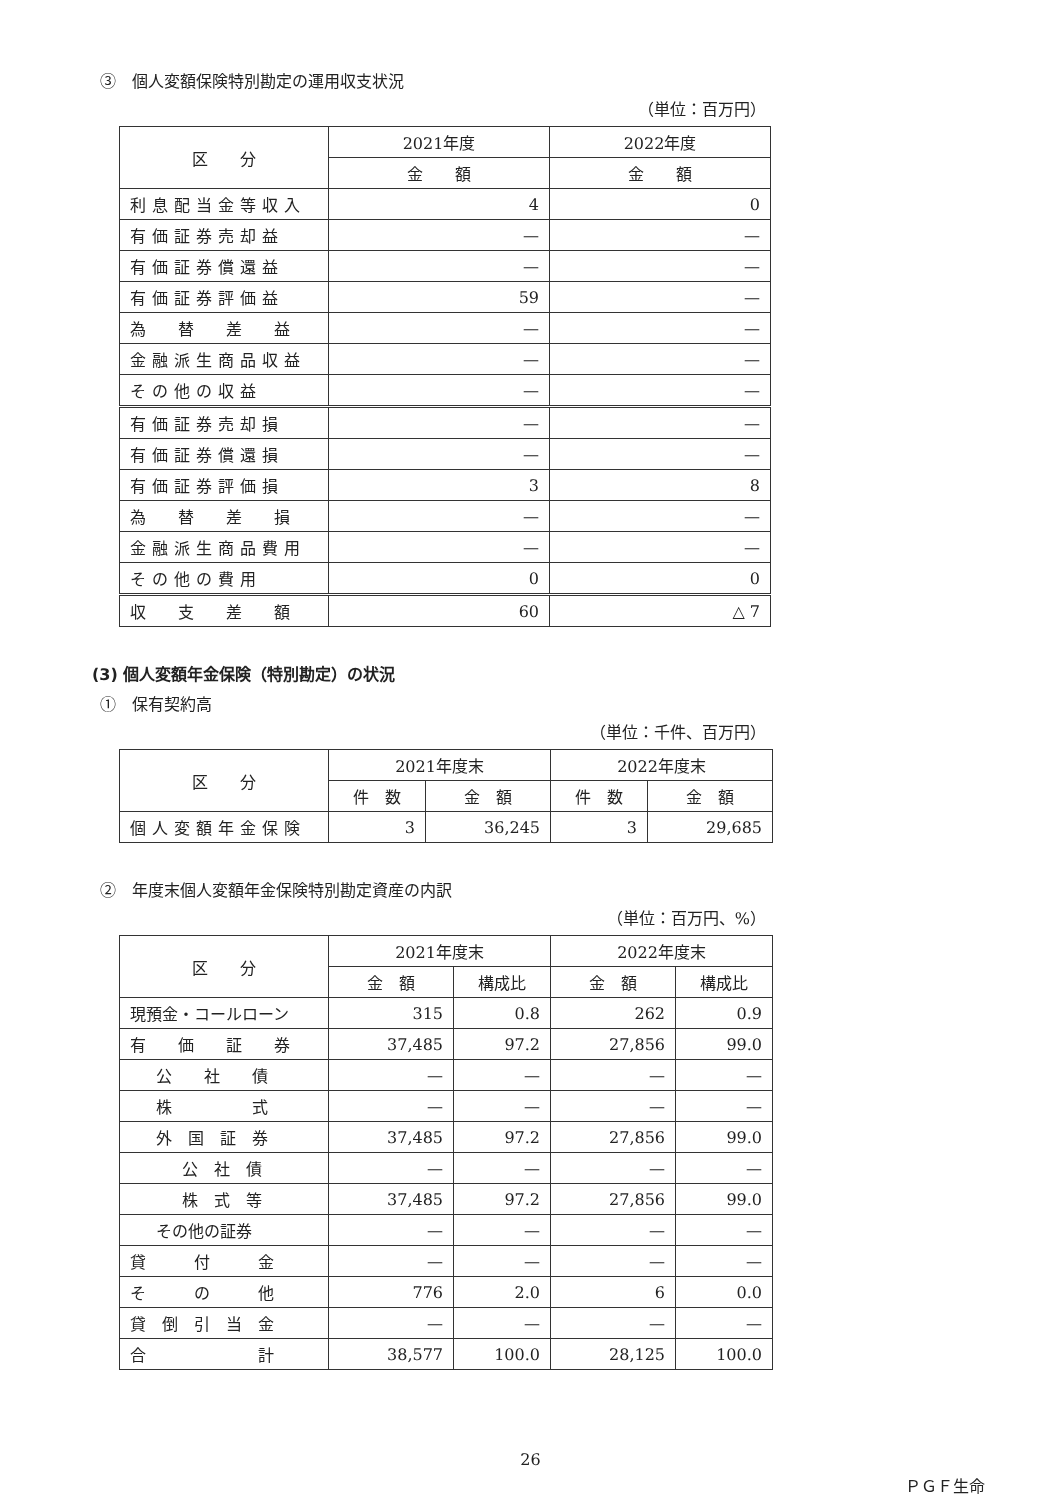③　個人変額保険特別勘定の運用収支状況
（単位：百万円）
| 区 分 | 2021年度 | 2022年度 |
| --- | --- | --- |
| | 金 額 | 金 額 |
| 利息配当金等収入 | 4 | 0 |
| 有価証券売却益 | — | — |
| 有価証券償還益 | — | — |
| 有価証券評価益 | 59 | — |
| 為 替 差 益 | — | — |
| 金融派生商品収益 | — | — |
| その他の収益 | — | — |
| 有価証券売却損 | — | — |
| 有価証券償還損 | — | — |
| 有価証券評価損 | 3 | 8 |
| 為 替 差 損 | — | — |
| 金融派生商品費用 | — | — |
| その他の費用 | 0 | 0 |
| 収 支 差 額 | 60 | △ 7 |
(3) 個人変額年金保険（特別勘定）の状況
①　保有契約高
（単位：千件、百万円）
| 区 分 | 2021年度末 | | 2022年度末 | |
| --- | --- | --- | --- | --- |
| | 件 数 | 金 額 | 件 数 | 金 額 |
| 個人変額年金保険 | 3 | 36,245 | 3 | 29,685 |
②　年度末個人変額年金保険特別勘定資産の内訳
（単位：百万円、%）
| 区 分 | 2021年度末 | | 2022年度末 | |
| --- | --- | --- | --- | --- |
| | 金 額 | 構成比 | 金 額 | 構成比 |
| 現預金・コールローン | 315 | 0.8 | 262 | 0.9 |
| 有 価 証 券 | 37,485 | 97.2 | 27,856 | 99.0 |
| 公 社 債 | — | — | — | — |
| 株 式 | — | — | — | — |
| 外 国 証 券 | 37,485 | 97.2 | 27,856 | 99.0 |
| 公 社 債 | — | — | — | — |
| 株 式 等 | 37,485 | 97.2 | 27,856 | 99.0 |
| その他の証券 | — | — | — | — |
| 貸 付 金 | — | — | — | — |
| そ の 他 | 776 | 2.0 | 6 | 0.0 |
| 貸 倒 引 当 金 | — | — | — | — |
| 合 計 | 38,577 | 100.0 | 28,125 | 100.0 |
26
ＰＧＦ生命